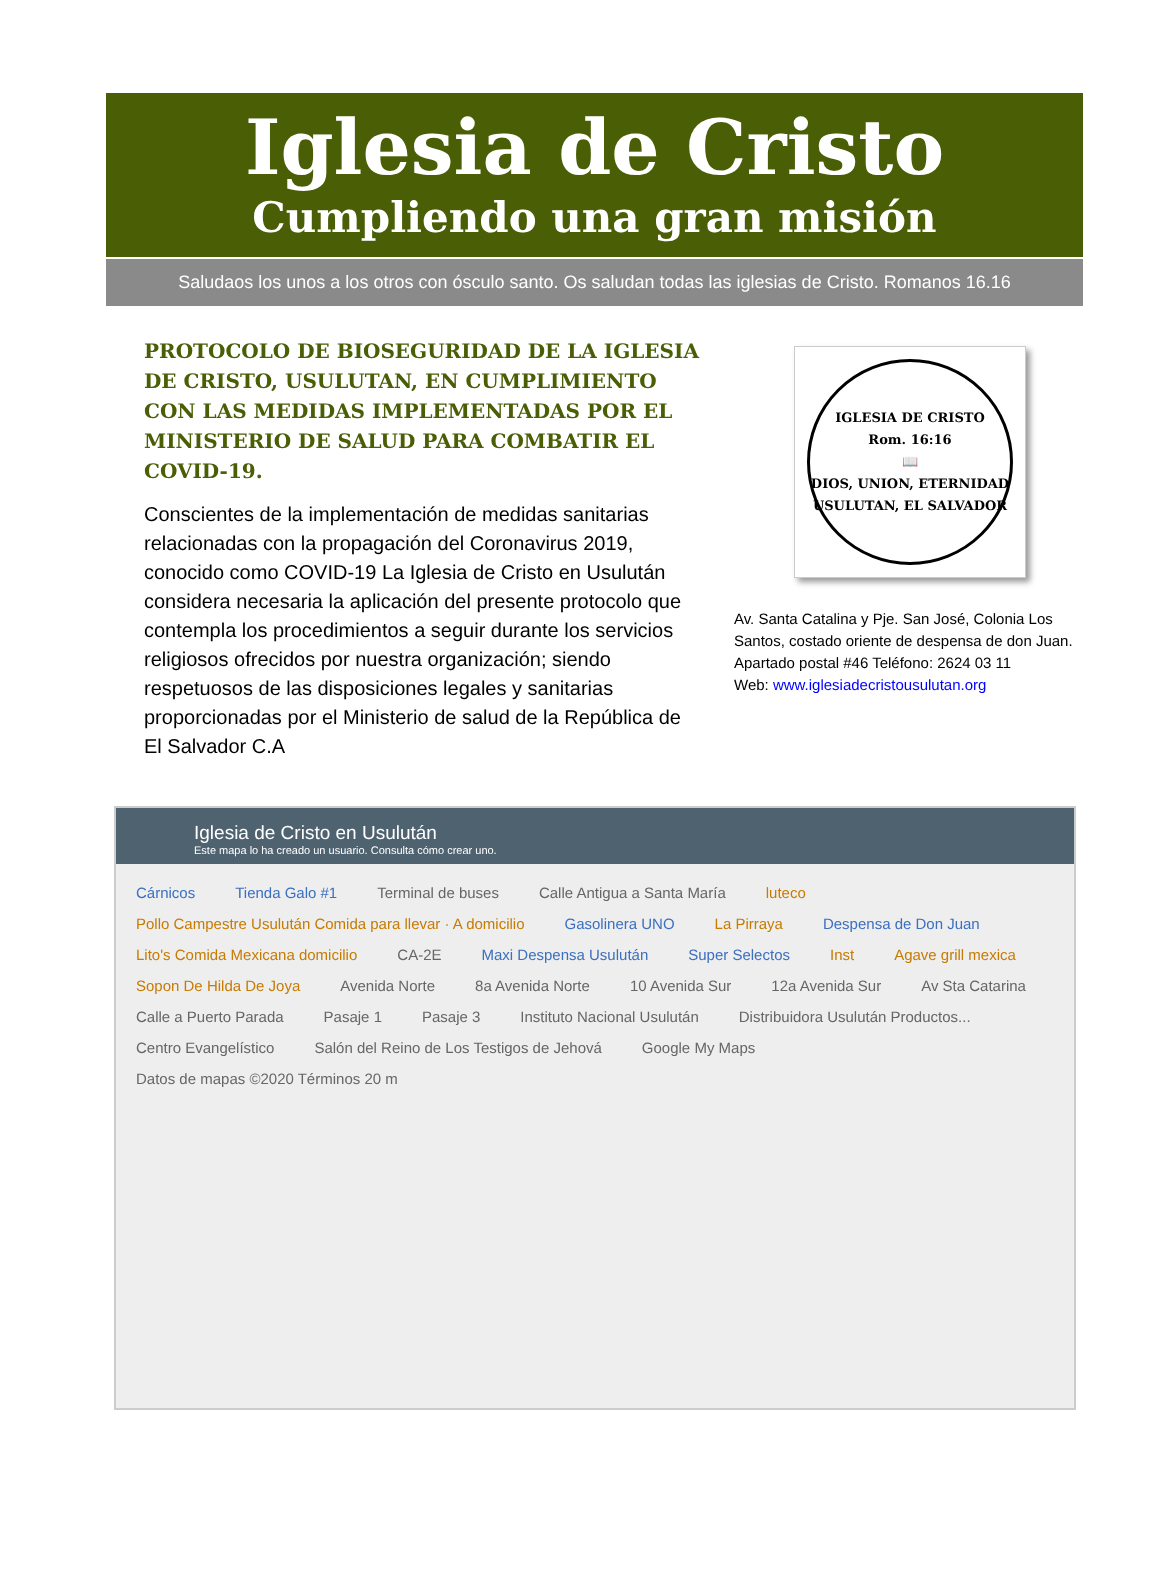Iglesia de Cristo
Cumpliendo una gran misión
Saludaos los unos a los otros con ósculo santo. Os saludan todas las iglesias de Cristo. Romanos 16.16
PROTOCOLO DE BIOSEGURIDAD DE LA IGLESIA DE CRISTO, USULUTAN, EN CUMPLIMIENTO CON LAS MEDIDAS IMPLEMENTADAS POR EL MINISTERIO DE SALUD PARA COMBATIR EL COVID-19.
Conscientes de la implementación de medidas sanitarias relacionadas con la propagación del Coronavirus 2019, conocido como COVID-19 La Iglesia de Cristo en Usulután considera necesaria la aplicación del presente protocolo que contempla los procedimientos a seguir durante los servicios religiosos ofrecidos por nuestra organización; siendo respetuosos de las disposiciones legales y sanitarias proporcionadas por el Ministerio de salud de la República de El Salvador C.A
IGLESIA DE CRISTO
Rom. 16:16
📖
DIOS, UNION, ETERNIDAD
USULUTAN, EL SALVADOR
Av. Santa Catalina y Pje. San José, Colonia Los Santos, costado oriente de despensa de don Juan.
Apartado postal #46 Teléfono: 2624 03 11
Web: www.iglesiadecristousulutan.org
Iglesia de Cristo en Usulután
Este mapa lo ha creado un usuario. Consulta cómo crear uno.
Cárnicos Tienda Galo #1 Terminal de buses Calle Antigua a Santa María luteco Pollo Campestre Usulután Comida para llevar · A domicilio Gasolinera UNO La Pirraya Despensa de Don Juan Lito's Comida Mexicana domicilio CA-2E Maxi Despensa Usulután Super Selectos Inst Agave grill mexica Sopon De Hilda De Joya Avenida Norte 8a Avenida Norte 10 Avenida Sur 12a Avenida Sur Av Sta Catarina Calle a Puerto Parada Pasaje 1 Pasaje 3 Instituto Nacional Usulután Distribuidora Usulután Productos... Centro Evangelístico Salón del Reino de Los Testigos de Jehová Google My Maps Datos de mapas ©2020 Términos 20 m